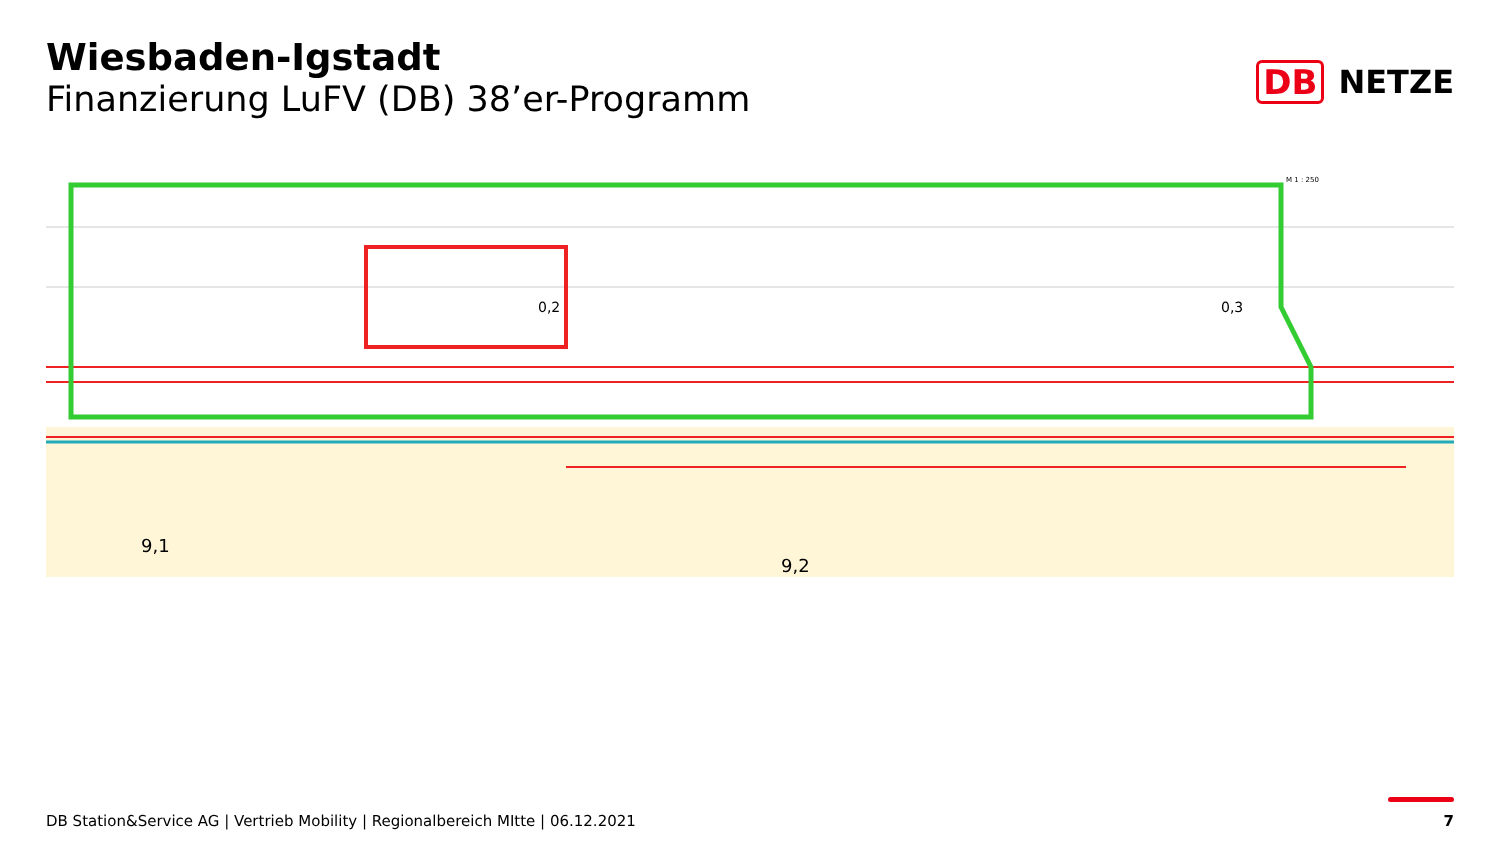Wiesbaden-Igstadt
Finanzierung LuFV (DB) 38’er-Programm
DB NETZE
0,2
0,3
9,1
9,2
M 1 : 250
DB Station&Service AG | Vertrieb Mobility | Regionalbereich MItte | 06.12.2021 7